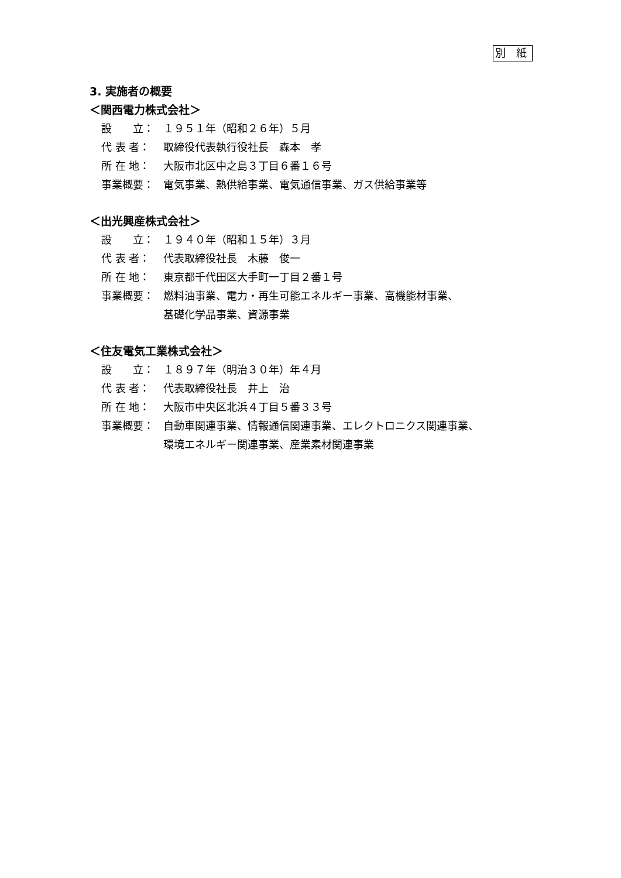別 紙
3. 実施者の概要
＜関西電力株式会社＞
設　　立： １９５１年（昭和２６年）５月
代 表 者： 取締役代表執行役社長　森本　孝
所 在 地： 大阪市北区中之島３丁目６番１６号
事業概要： 電気事業、熱供給事業、電気通信事業、ガス供給事業等
＜出光興産株式会社＞
設　　立： １９４０年（昭和１５年）３月
代 表 者： 代表取締役社長　木藤　俊一
所 在 地： 東京都千代田区大手町一丁目２番１号
事業概要： 燃料油事業、電力・再生可能エネルギー事業、高機能材事業、
基礎化学品事業、資源事業
＜住友電気工業株式会社＞
設　　立： １８９７年（明治３０年）年４月
代 表 者： 代表取締役社長　井上　治
所 在 地： 大阪市中央区北浜４丁目５番３３号
事業概要： 自動車関連事業、情報通信関連事業、エレクトロニクス関連事業、
環境エネルギー関連事業、産業素材関連事業